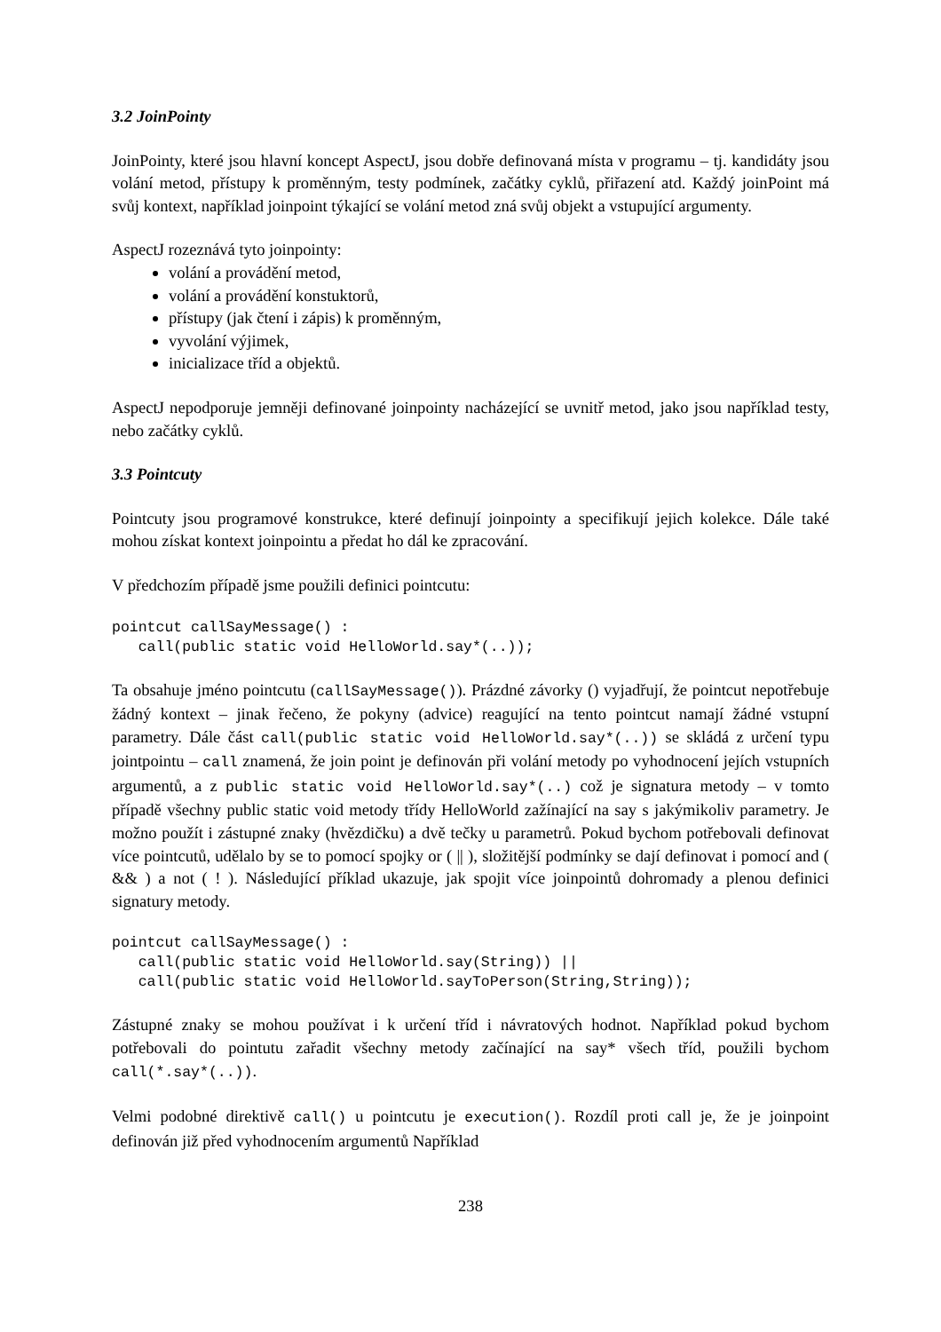3.2 JoinPointy
JoinPointy, které jsou hlavní koncept AspectJ, jsou dobře definovaná místa v programu – tj. kandidáty jsou volání metod, přístupy k proměnným, testy podmínek, začátky cyklů, přiřazení atd. Každý joinPoint má svůj kontext, například joinpoint týkající se volání metod zná svůj objekt a vstupující argumenty.
AspectJ rozeznává tyto joinpointy:
volání a provádění metod,
volání a provádění konstuktorů,
přístupy (jak čtení i zápis) k proměnným,
vyvolání výjimek,
inicializace tříd a objektů.
AspectJ nepodporuje jemněji definované joinpointy nacházející se uvnitř metod, jako jsou například testy, nebo začátky cyklů.
3.3 Pointcuty
Pointcuty jsou programové konstrukce, které definují joinpointy a specifikují jejich kolekce. Dále také mohou získat kontext joinpointu a předat ho dál ke zpracování.
V předchozím případě jsme použili definici pointcutu:
pointcut callSayMessage() :
   call(public static void HelloWorld.say*(..));
Ta obsahuje jméno pointcutu (callSayMessage()). Prázdné závorky () vyjadřují, že pointcut nepotřebuje žádný kontext – jinak řečeno, že pokyny (advice) reagující na tento pointcut namají žádné vstupní parametry. Dále část call(public static void HelloWorld.say*(..)) se skládá z určení typu jointpointu – call znamená, že join point je definován při volání metody po vyhodnocení jejích vstupních argumentů, a z public static void HelloWorld.say*(..) což je signatura metody – v tomto případě všechny public static void metody třídy HelloWorld zažínající na say s jakýmikoliv parametry. Je možno použít i zástupné znaky (hvězdičku) a dvě tečky u parametrů. Pokud bychom potřebovali definovat více pointcutů, udělalo by se to pomocí spojky or ( || ), složitější podmínky se dají definovat i pomocí and ( && ) a not ( ! ). Následující příklad ukazuje, jak spojit více joinpointů dohromady a plenou definici signatury metody.
pointcut callSayMessage() :
   call(public static void HelloWorld.say(String)) ||
   call(public static void HelloWorld.sayToPerson(String,String));
Zástupné znaky se mohou používat i k určení tříd i návratových hodnot. Například pokud bychom potřebovali do pointutu zařadit všechny metody začínající na say* všech tříd, použili bychom call(*.say*(..)).
Velmi podobné direktivě call() u pointcutu je execution(). Rozdíl proti call je, že je joinpoint definován již před vyhodnocením argumentů Například
238